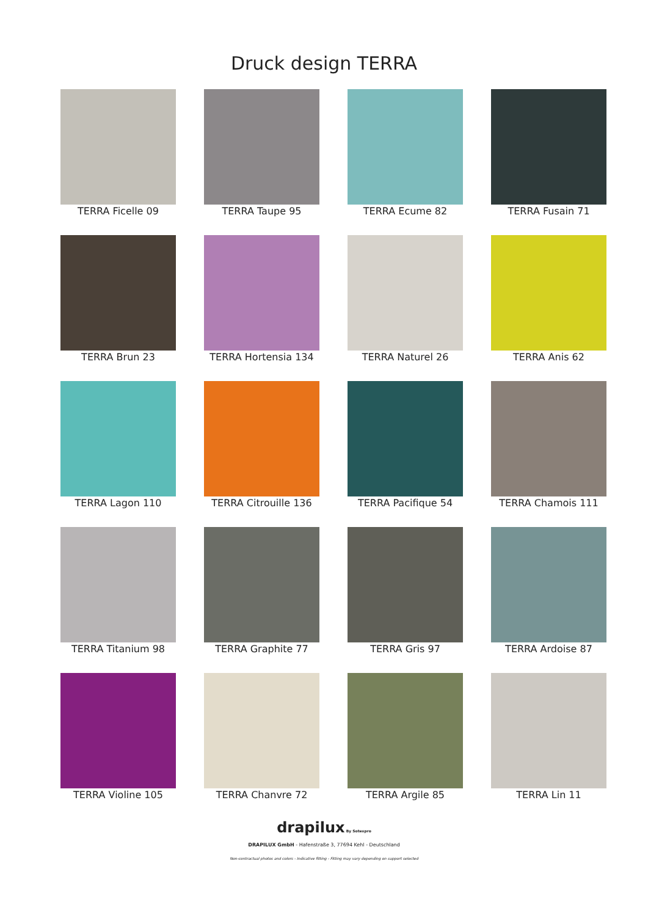Druck design TERRA
TERRA Ficelle 09
TERRA Taupe 95
TERRA Ecume 82
TERRA Fusain 71
TERRA Brun 23
TERRA Hortensia 134
TERRA Naturel 26
TERRA Anis 62
TERRA Lagon 110
TERRA Citrouille 136
TERRA Pacifique 54
TERRA Chamois 111
TERRA Titanium 98
TERRA Graphite 77
TERRA Gris 97
TERRA Ardoise 87
TERRA Violine 105
TERRA Chanvre 72
TERRA Argile 85
TERRA Lin 11
drapilux By Sotexpro
DRAPILUX GmbH - Hafenstraße 3, 77694 Kehl - Deutschland
Non-contractual photos and colors - Indicative fitting - Fitting may vary depending on support selected